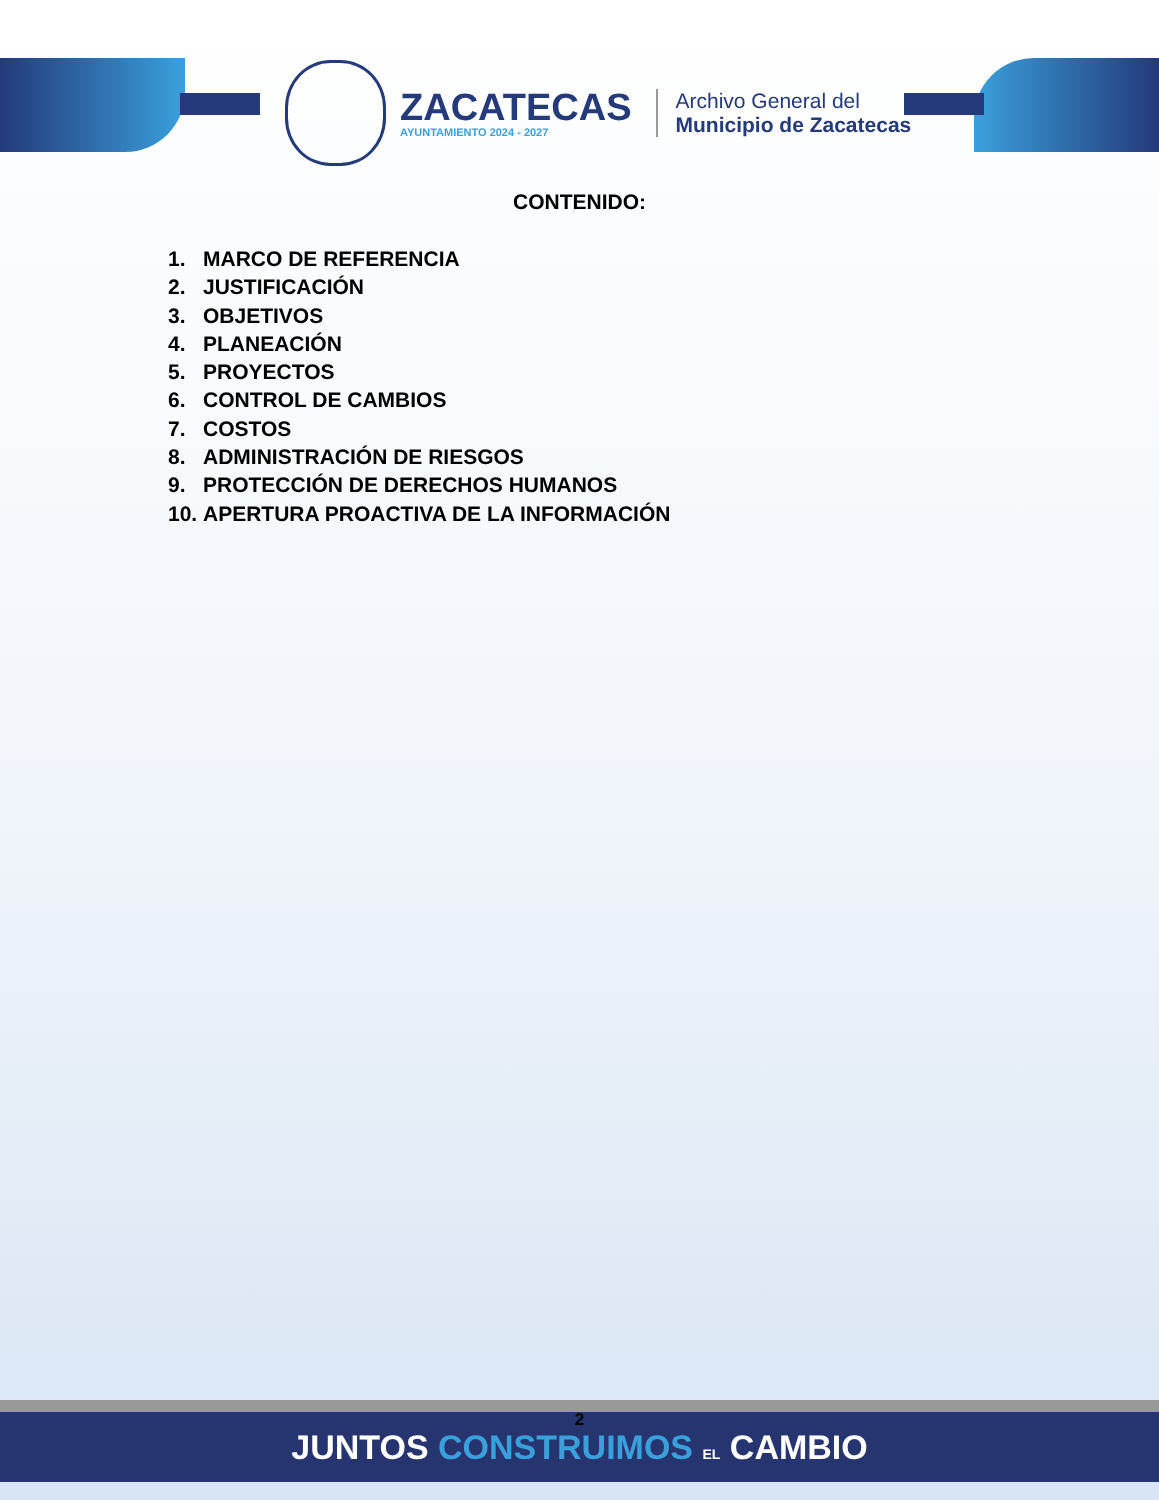ZACATECAS
AYUNTAMIENTO 2024 - 2027
Archivo General del
Municipio de Zacatecas
CONTENIDO:
1. MARCO DE REFERENCIA
2. JUSTIFICACIÓN
3. OBJETIVOS
4. PLANEACIÓN
5. PROYECTOS
6. CONTROL DE CAMBIOS
7. COSTOS
8. ADMINISTRACIÓN DE RIESGOS
9. PROTECCIÓN DE DERECHOS HUMANOS
10. APERTURA PROACTIVA DE LA INFORMACIÓN
2 JUNTOS CONSTRUIMOS EL CAMBIO